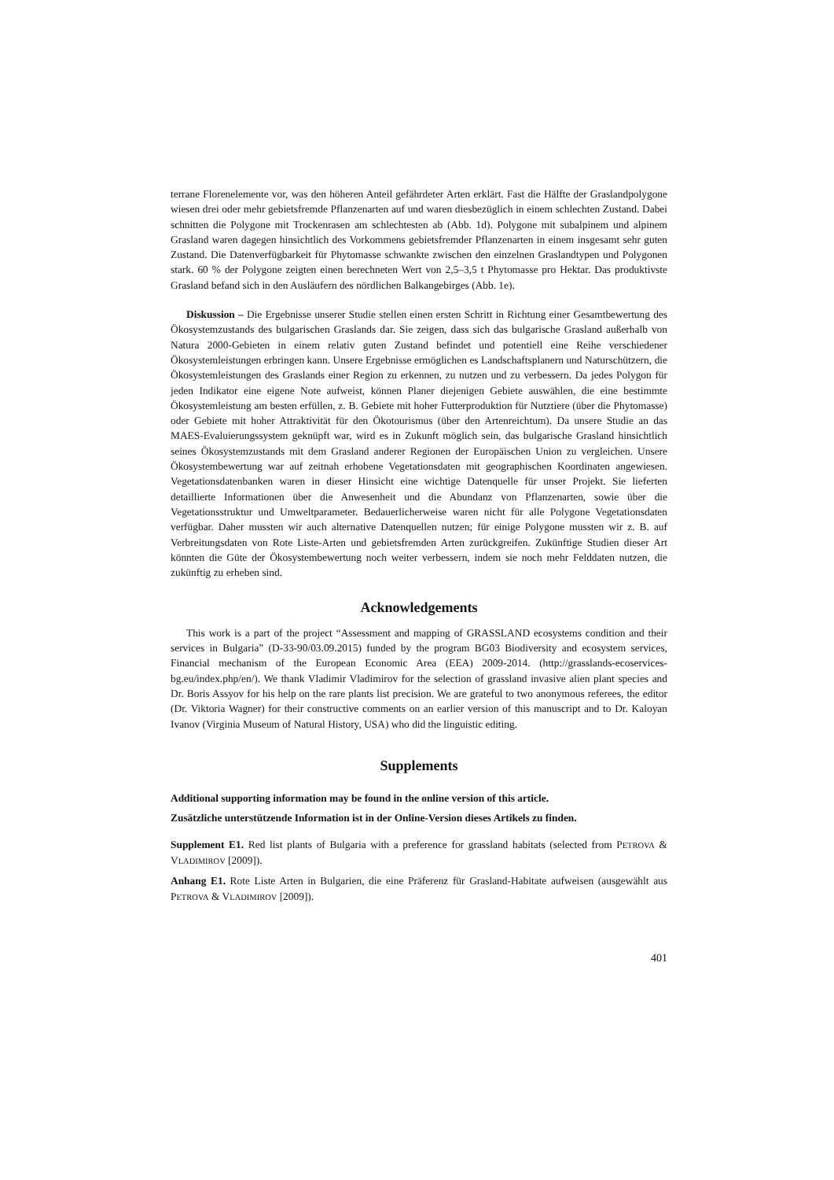terrane Florenelemente vor, was den höheren Anteil gefährdeter Arten erklärt. Fast die Hälfte der Graslandpolygone wiesen drei oder mehr gebietsfremde Pflanzenarten auf und waren diesbezüglich in einem schlechten Zustand. Dabei schnitten die Polygone mit Trockenrasen am schlechtesten ab (Abb. 1d). Polygone mit subalpinem und alpinem Grasland waren dagegen hinsichtlich des Vorkommens gebietsfremder Pflanzenarten in einem insgesamt sehr guten Zustand. Die Datenverfügbarkeit für Phytomasse schwankte zwischen den einzelnen Graslandtypen und Polygonen stark. 60 % der Polygone zeigten einen berechneten Wert von 2,5–3,5 t Phytomasse pro Hektar. Das produktivste Grasland befand sich in den Ausläufern des nördlichen Balkangebirges (Abb. 1e).
Diskussion – Die Ergebnisse unserer Studie stellen einen ersten Schritt in Richtung einer Gesamtbewertung des Ökosystemzustands des bulgarischen Graslands dar. Sie zeigen, dass sich das bulgarische Grasland außerhalb von Natura 2000-Gebieten in einem relativ guten Zustand befindet und potentiell eine Reihe verschiedener Ökosystemleistungen erbringen kann. Unsere Ergebnisse ermöglichen es Landschaftsplanern und Naturschützern, die Ökosystemleistungen des Graslands einer Region zu erkennen, zu nutzen und zu verbessern. Da jedes Polygon für jeden Indikator eine eigene Note aufweist, können Planer diejenigen Gebiete auswählen, die eine bestimmte Ökosystemleistung am besten erfüllen, z. B. Gebiete mit hoher Futterproduktion für Nutztiere (über die Phytomasse) oder Gebiete mit hoher Attraktivität für den Ökotourismus (über den Artenreichtum). Da unsere Studie an das MAES-Evaluierungssystem geknüpft war, wird es in Zukunft möglich sein, das bulgarische Grasland hinsichtlich seines Ökosystemzustands mit dem Grasland anderer Regionen der Europäischen Union zu vergleichen. Unsere Ökosystembewertung war auf zeitnah erhobene Vegetationsdaten mit geographischen Koordinaten angewiesen. Vegetationsdatenbanken waren in dieser Hinsicht eine wichtige Datenquelle für unser Projekt. Sie lieferten detaillierte Informationen über die Anwesenheit und die Abundanz von Pflanzenarten, sowie über die Vegetationsstruktur und Umweltparameter. Bedauerlicherweise waren nicht für alle Polygone Vegetationsdaten verfügbar. Daher mussten wir auch alternative Datenquellen nutzen; für einige Polygone mussten wir z. B. auf Verbreitungsdaten von Rote Liste-Arten und gebietsfremden Arten zurückgreifen. Zukünftige Studien dieser Art könnten die Güte der Ökosystembewertung noch weiter verbessern, indem sie noch mehr Felddaten nutzen, die zukünftig zu erheben sind.
Acknowledgements
This work is a part of the project “Assessment and mapping of GRASSLAND ecosystems condition and their services in Bulgaria” (D-33-90/03.09.2015) funded by the program BG03 Biodiversity and ecosystem services, Financial mechanism of the European Economic Area (EEA) 2009-2014. (http://grasslands-ecoservices-bg.eu/index.php/en/). We thank Vladimir Vladimirov for the selection of grassland invasive alien plant species and Dr. Boris Assyov for his help on the rare plants list precision. We are grateful to two anonymous referees, the editor (Dr. Viktoria Wagner) for their constructive comments on an earlier version of this manuscript and to Dr. Kaloyan Ivanov (Virginia Museum of Natural History, USA) who did the linguistic editing.
Supplements
Additional supporting information may be found in the online version of this article.
Zusätzliche unterstützende Information ist in der Online-Version dieses Artikels zu finden.
Supplement E1. Red list plants of Bulgaria with a preference for grassland habitats (selected from PETROVA & VLADIMIROV [2009]).
Anhang E1. Rote Liste Arten in Bulgarien, die eine Präferenz für Grasland-Habitate aufweisen (ausgewählt aus PETROVA & VLADIMIROV [2009]).
401